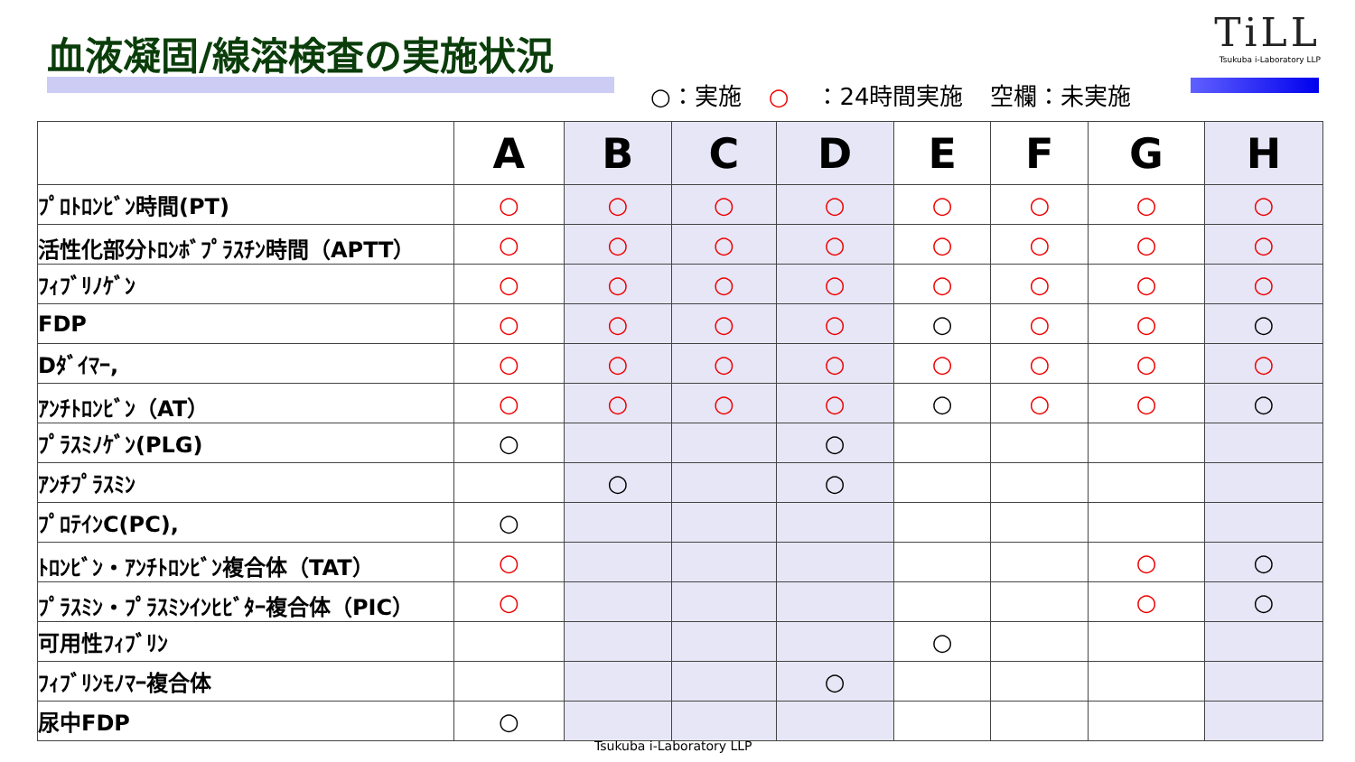血液凝固/線溶検査の実施状況
TiLL
Tsukuba i-Laboratory LLP
○：実施 ○ ：24時間実施 空欄：未実施
| | A | B | C | D | E | F | G | H |
| --- | --- | --- | --- | --- | --- | --- | --- | --- |
| ﾌﾟﾛﾄﾛﾝﾋﾞﾝ時間(PT) | ○ | ○ | ○ | ○ | ○ | ○ | ○ | ○ |
| 活性化部分ﾄﾛﾝﾎﾞﾌﾟﾗｽﾁﾝ時間（APTT） | ○ | ○ | ○ | ○ | ○ | ○ | ○ | ○ |
| ﾌｨﾌﾞﾘﾉｹﾞﾝ | ○ | ○ | ○ | ○ | ○ | ○ | ○ | ○ |
| FDP | ○ | ○ | ○ | ○ | ○ | ○ | ○ | ○ |
| Dﾀﾞｲﾏｰ, | ○ | ○ | ○ | ○ | ○ | ○ | ○ | ○ |
| ｱﾝﾁﾄﾛﾝﾋﾞﾝ（AT） | ○ | ○ | ○ | ○ | ○ | ○ | ○ | ○ |
| ﾌﾟﾗｽﾐﾉｹﾞﾝ(PLG) | ○ | | | ○ | | | | |
| ｱﾝﾁﾌﾟﾗｽﾐﾝ | | ○ | | ○ | | | | |
| ﾌﾟﾛﾃｲﾝC(PC), | ○ | | | | | | | |
| ﾄﾛﾝﾋﾞﾝ・ｱﾝﾁﾄﾛﾝﾋﾞﾝ複合体（TAT） | ○ | | | | | | ○ | ○ |
| ﾌﾟﾗｽﾐﾝ・ﾌﾟﾗｽﾐﾝｲﾝﾋﾋﾞﾀｰ複合体（PIC） | ○ | | | | | | ○ | ○ |
| 可用性ﾌｨﾌﾞﾘﾝ | | | | | ○ | | | |
| ﾌｨﾌﾞﾘﾝﾓﾉﾏｰ複合体 | | | | ○ | | | | |
| 尿中FDP | ○ | | | | | | | |
Tsukuba i-Laboratory LLP